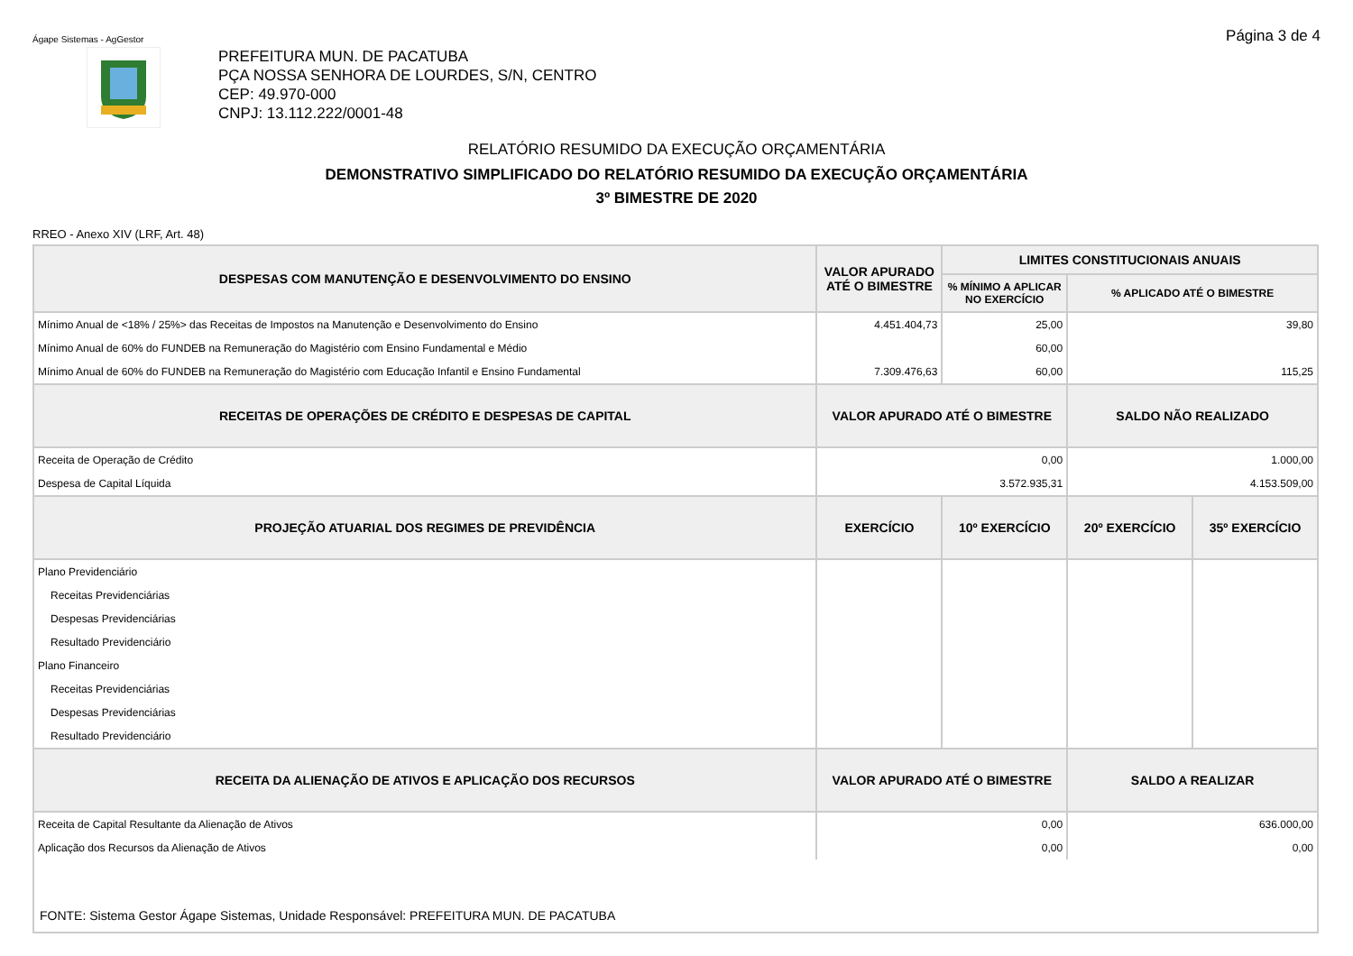Ágape Sistemas - AgGestor Página 3 de 4
PREFEITURA MUN. DE PACATUBA
PÇA NOSSA SENHORA DE LOURDES, S/N, CENTRO
CEP: 49.970-000
CNPJ: 13.112.222/0001-48
RELATÓRIO RESUMIDO DA EXECUÇÃO ORÇAMENTÁRIA
DEMONSTRATIVO SIMPLIFICADO DO RELATÓRIO RESUMIDO DA EXECUÇÃO ORÇAMENTÁRIA
3º BIMESTRE DE 2020
RREO - Anexo XIV (LRF, Art. 48)
| DESPESAS COM MANUTENÇÃO E DESENVOLVIMENTO DO ENSINO | VALOR APURADO ATÉ O BIMESTRE | LIMITES CONSTITUCIONAIS ANUAIS | | |
| --- | --- | --- | --- | --- |
| | | % MÍNIMO A APLICAR NO EXERCÍCIO | % APLICADO ATÉ O BIMESTRE | |
| Mínimo Anual de <18% / 25%> das Receitas de Impostos na Manutenção e Desenvolvimento do Ensino | 4.451.404,73 | 25,00 | 39,80 | |
| Mínimo Anual de 60% do FUNDEB na Remuneração do Magistério com Ensino Fundamental e Médio | | 60,00 | | |
| Mínimo Anual de 60% do FUNDEB na Remuneração do Magistério com Educação Infantil e Ensino Fundamental | 7.309.476,63 | 60,00 | 115,25 | |
| RECEITAS DE OPERAÇÕES DE CRÉDITO E DESPESAS DE CAPITAL | VALOR APURADO ATÉ O BIMESTRE | | SALDO NÃO REALIZADO | |
| Receita de Operação de Crédito | 0,00 | | 1.000,00 | |
| Despesa de Capital Líquida | 3.572.935,31 | | 4.153.509,00 | |
| PROJEÇÃO ATUARIAL DOS REGIMES DE PREVIDÊNCIA | EXERCÍCIO | 10º EXERCÍCIO | 20º EXERCÍCIO | 35º EXERCÍCIO |
| Plano Previdenciário | | | | |
| Receitas Previdenciárias | | | | |
| Despesas Previdenciárias | | | | |
| Resultado Previdenciário | | | | |
| Plano Financeiro | | | | |
| Receitas Previdenciárias | | | | |
| Despesas Previdenciárias | | | | |
| Resultado Previdenciário | | | | |
| RECEITA DA ALIENAÇÃO DE ATIVOS E APLICAÇÃO DOS RECURSOS | VALOR APURADO ATÉ O BIMESTRE | | SALDO A REALIZAR | |
| Receita de Capital Resultante da Alienação de Ativos | 0,00 | | 636.000,00 | |
| Aplicação dos Recursos da Alienação de Ativos | 0,00 | | 0,00 | |
| FONTE: Sistema Gestor Ágape Sistemas, Unidade Responsável: PREFEITURA MUN. DE PACATUBA | | | | |